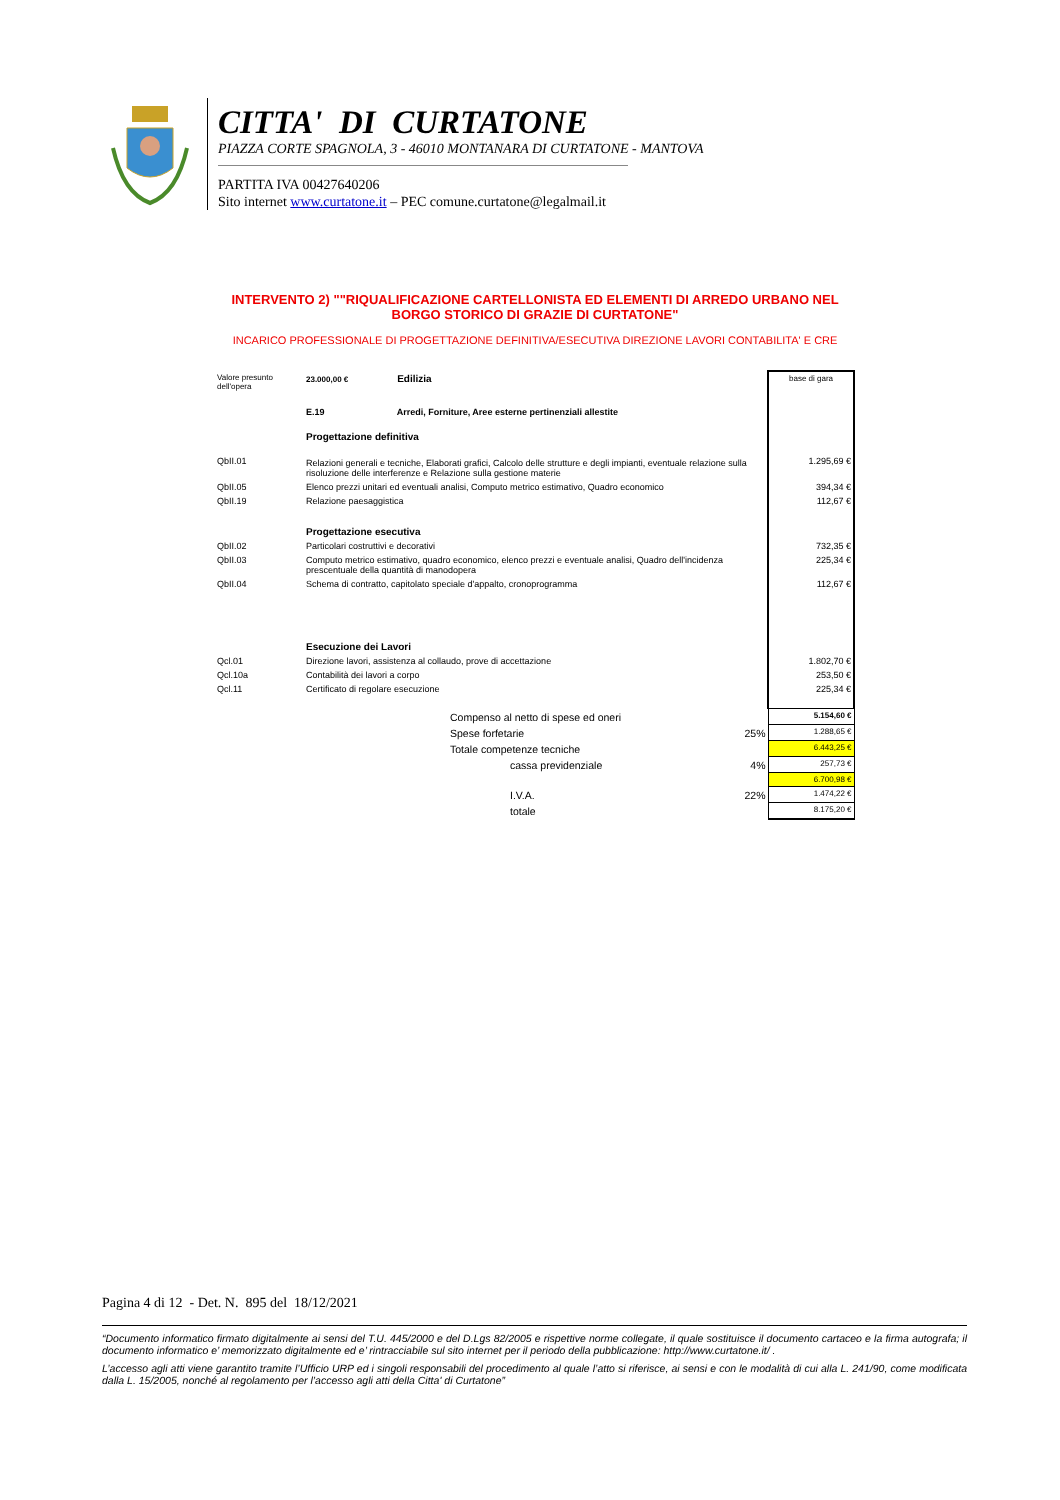CITTA' DI CURTATONE
PIAZZA CORTE SPAGNOLA, 3 - 46010 MONTANARA DI CURTATONE - MANTOVA
PARTITA IVA 00427640206
Sito internet www.curtatone.it – PEC comune.curtatone@legalmail.it
INTERVENTO 2) ""RIQUALIFICAZIONE CARTELLONISTA ED ELEMENTI DI ARREDO URBANO NEL BORGO STORICO DI GRAZIE DI CURTATONE"
INCARICO PROFESSIONALE DI PROGETTAZIONE DEFINITIVA/ESECUTIVA DIREZIONE LAVORI CONTABILITA' E CRE
| Valore presunto dell'opera | 23.000,00 € Edilizia | | | base di gara |
| | E.19 Arredi, Forniture, Aree esterne pertinenziali allestite | | | |
| | Progettazione definitiva | | | |
| QbII.01 | Relazioni generali e tecniche, Elaborati grafici, Calcolo delle strutture e degli impianti, eventuale relazione sulla risoluzione delle interferenze e Relazione sulla gestione materie | | | 1.295,69 € |
| QbII.05 | Elenco prezzi unitari ed eventuali analisi, Computo metrico estimativo, Quadro economico | | | 394,34 € |
| QbII.19 | Relazione paesaggistica | | | 112,67 € |
| | Progettazione esecutiva | | | |
| QbII.02 | Particolari costruttivi e decorativi | | | 732,35 € |
| QbII.03 | Computo metrico estimativo, quadro economico, elenco prezzi e eventuale analisi, Quadro dell'incidenza prescentuale della quantità di manodopera | | | 225,34 € |
| QbII.04 | Schema di contratto, capitolato speciale d'appalto, cronoprogramma | | | 112,67 € |
| | Esecuzione dei Lavori | | | |
| Qcl.01 | Direzione lavori, assistenza al collaudo, prove di accettazione | | | 1.802,70 € |
| Qcl.10a | Contabilità dei lavori a corpo | | | 253,50 € |
| Qcl.11 | Certificato di regolare esecuzione | | | 225,34 € |
| | | Compenso al netto di spese ed oneri | | 5.154,60 € |
| | | Spese forfetarie | 25% | 1.288,65 € |
| | | Totale competenze tecniche | | 6.443,25 € |
| | | cassa previdenziale | 4% | 257,73 € |
| | | | | 6.700,98 € |
| | | I.V.A. | 22% | 1.474,22 € |
| | | totale | | 8.175,20 € |
Pagina 4 di 12 - Det. N. 895 del 18/12/2021
“Documento informatico firmato digitalmente ai sensi del T.U. 445/2000 e del D.Lgs 82/2005 e rispettive norme collegate, il quale sostituisce il documento cartaceo e la firma autografa; il documento informatico e’ memorizzato digitalmente ed e’ rintracciabile sul sito internet per il periodo della pubblicazione: http://www.curtatone.it/ .
L’accesso agli atti viene garantito tramite l’Ufficio URP ed i singoli responsabili del procedimento al quale l’atto si riferisce, ai sensi e con le modalità di cui alla L. 241/90, come modificata dalla L. 15/2005, nonché al regolamento per l’accesso agli atti della Citta' di Curtatone”